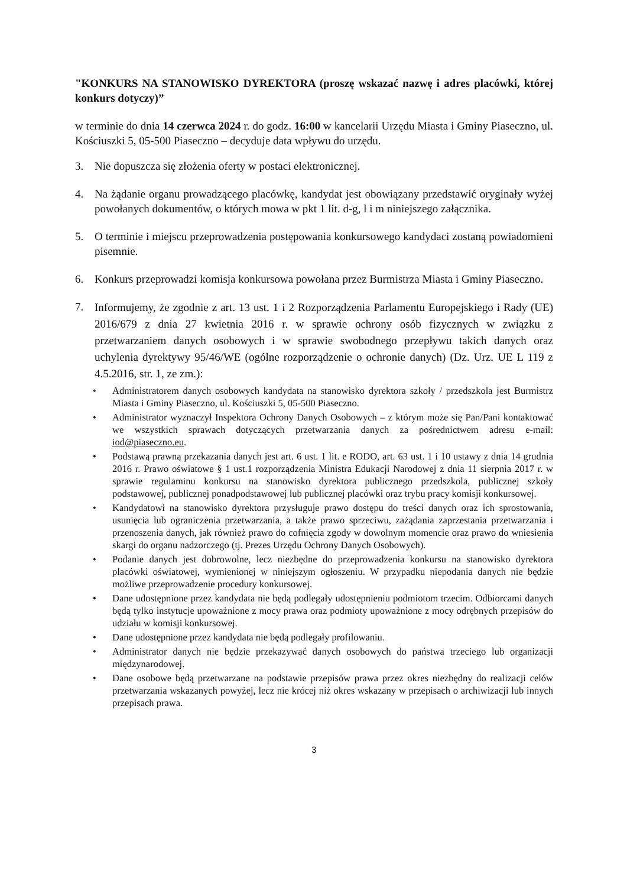"KONKURS NA STANOWISKO DYREKTORA (proszę wskazać nazwę i adres placówki, której konkurs dotyczy)”
w terminie do dnia 14 czerwca 2024 r. do godz. 16:00 w kancelarii Urzędu Miasta i Gminy Piaseczno, ul. Kościuszki 5, 05-500 Piaseczno – decyduje data wpływu do urzędu.
3. Nie dopuszcza się złożenia oferty w postaci elektronicznej.
4. Na żądanie organu prowadzącego placówkę, kandydat jest obowiązany przedstawić oryginały wyżej powołanych dokumentów, o których mowa w pkt 1 lit. d-g, l i m niniejszego załącznika.
5. O terminie i miejscu przeprowadzenia postępowania konkursowego kandydaci zostaną powiadomieni pisemnie.
6. Konkurs przeprowadzi komisja konkursowa powołana przez Burmistrza Miasta i Gminy Piaseczno.
7. Informujemy, że zgodnie z art. 13 ust. 1 i 2 Rozporządzenia Parlamentu Europejskiego i Rady (UE) 2016/679 z dnia 27 kwietnia 2016 r. w sprawie ochrony osób fizycznych w związku z przetwarzaniem danych osobowych i w sprawie swobodnego przepływu takich danych oraz uchylenia dyrektywy 95/46/WE (ogólne rozporządzenie o ochronie danych) (Dz. Urz. UE L 119 z 4.5.2016, str. 1, ze zm.):
• Administratorem danych osobowych kandydata na stanowisko dyrektora szkoły / przedszkola jest Burmistrz Miasta i Gminy Piaseczno, ul. Kościuszki 5, 05-500 Piaseczno.
• Administrator wyznaczył Inspektora Ochrony Danych Osobowych – z którym może się Pan/Pani kontaktować we wszystkich sprawach dotyczących przetwarzania danych za pośrednictwem adresu e-mail: iod@piaseczno.eu.
• Podstawą prawną przekazania danych jest art. 6 ust. 1 lit. e RODO, art. 63 ust. 1 i 10 ustawy z dnia 14 grudnia 2016 r. Prawo oświatowe § 1 ust.1 rozporządzenia Ministra Edukacji Narodowej z dnia 11 sierpnia 2017 r. w sprawie regulaminu konkursu na stanowisko dyrektora publicznego przedszkola, publicznej szkoły podstawowej, publicznej ponadpodstawowej lub publicznej placówki oraz trybu pracy komisji konkursowej.
• Kandydatowi na stanowisko dyrektora przysługuje prawo dostępu do treści danych oraz ich sprostowania, usunięcia lub ograniczenia przetwarzania, a także prawo sprzeciwu, zażądania zaprzestania przetwarzania i przenoszenia danych, jak również prawo do cofnięcia zgody w dowolnym momencie oraz prawo do wniesienia skargi do organu nadzorczego (tj. Prezes Urzędu Ochrony Danych Osobowych).
• Podanie danych jest dobrowolne, lecz niezbędne do przeprowadzenia konkursu na stanowisko dyrektora placówki oświatowej, wymienionej w niniejszym ogłoszeniu. W przypadku niepodania danych nie będzie możliwe przeprowadzenie procedury konkursowej.
• Dane udostępnione przez kandydata nie będą podlegały udostępnieniu podmiotom trzecim. Odbiorcami danych będą tylko instytucje upoważnione z mocy prawa oraz podmioty upoważnione z mocy odrębnych przepisów do udziału w komisji konkursowej.
• Dane udostępnione przez kandydata nie będą podlegały profilowaniu.
• Administrator danych nie będzie przekazywać danych osobowych do państwa trzeciego lub organizacji międzynarodowej.
• Dane osobowe będą przetwarzane na podstawie przepisów prawa przez okres niezbędny do realizacji celów przetwarzania wskazanych powyżej, lecz nie krócej niż okres wskazany w przepisach o archiwizacji lub innych przepisach prawa.
3